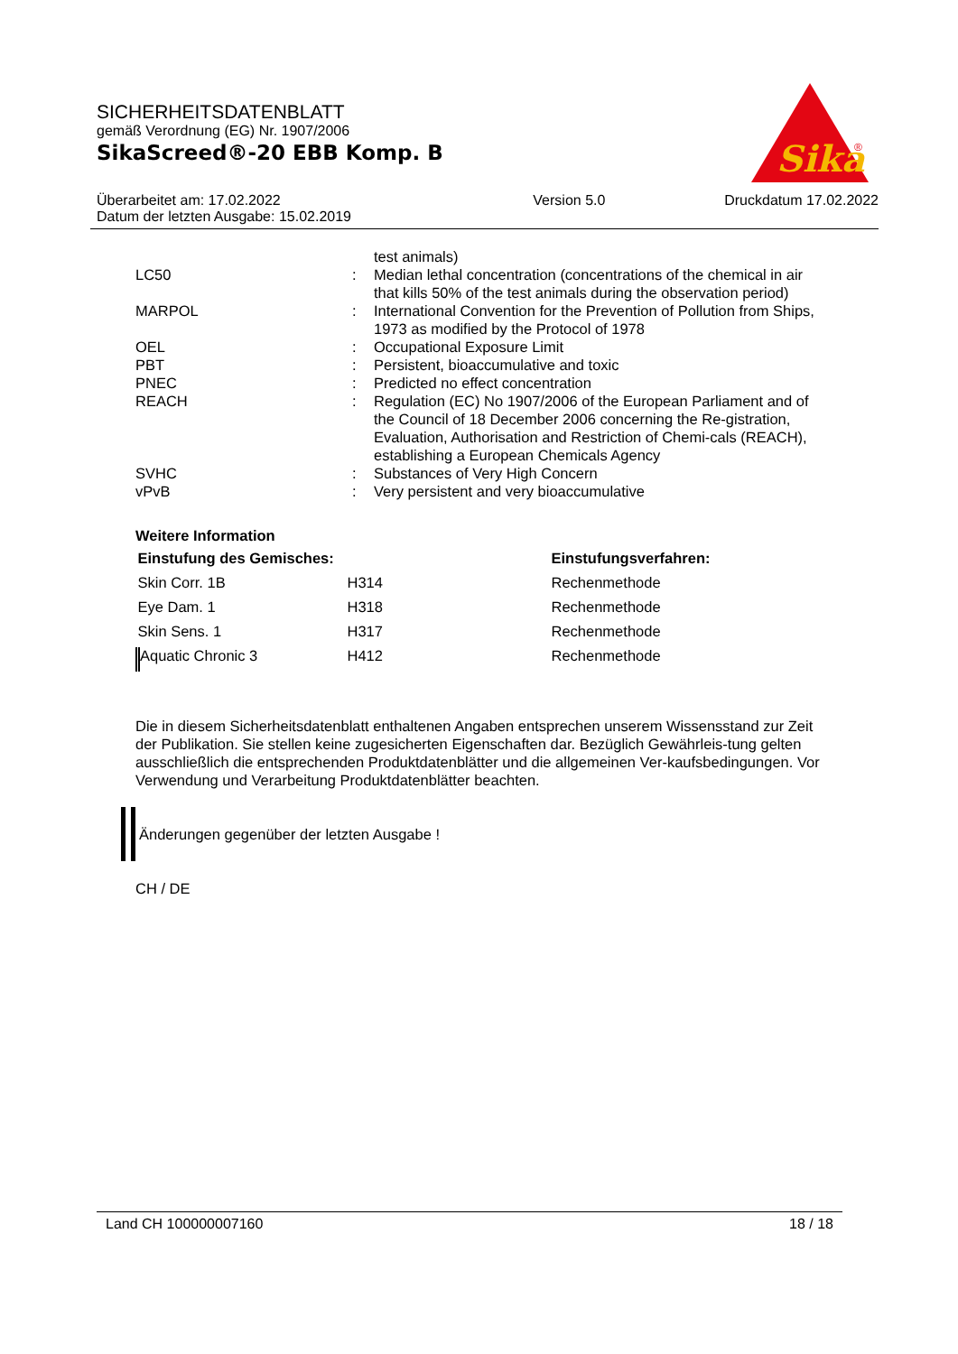SICHERHEITSDATENBLATT
gemäß Verordnung (EG) Nr. 1907/2006
SikaScreed®-20 EBB Komp. B
Sika
®
| Überarbeitet am: 17.02.2022 Datum der letzten Ausgabe: 15.02.2019 | Version 5.0 | Druckdatum 17.02.2022 |
| | | test animals) |
| LC50 | : | Median lethal concentration (concentrations of the chemical in air that kills 50% of the test animals during the observation period) |
| MARPOL | : | International Convention for the Prevention of Pollution from Ships, 1973 as modified by the Protocol of 1978 |
| OEL | : | Occupational Exposure Limit |
| PBT | : | Persistent, bioaccumulative and toxic |
| PNEC | : | Predicted no effect concentration |
| REACH | : | Regulation (EC) No 1907/2006 of the European Parliament and of the Council of 18 December 2006 concerning the Re-gistration, Evaluation, Authorisation and Restriction of Chemi-cals (REACH), establishing a European Chemicals Agency |
| SVHC | : | Substances of Very High Concern |
| vPvB | : | Very persistent and very bioaccumulative |
Weitere Information
| Einstufung des Gemisches: | | Einstufungsverfahren: |
| --- | --- | --- |
| Skin Corr. 1B | H314 | Rechenmethode |
| Eye Dam. 1 | H318 | Rechenmethode |
| Skin Sens. 1 | H317 | Rechenmethode |
| Aquatic Chronic 3 | H412 | Rechenmethode |
Die in diesem Sicherheitsdatenblatt enthaltenen Angaben entsprechen unserem Wissensstand zur Zeit der Publikation. Sie stellen keine zugesicherten Eigenschaften dar. Bezüglich Gewährleis-tung gelten ausschließlich die entsprechenden Produktdatenblätter und die allgemeinen Ver-kaufsbedingungen. Vor Verwendung und Verarbeitung Produktdatenblätter beachten.
Änderungen gegenüber der letzten Ausgabe !
CH / DE
Land CH 100000007160 18 / 18